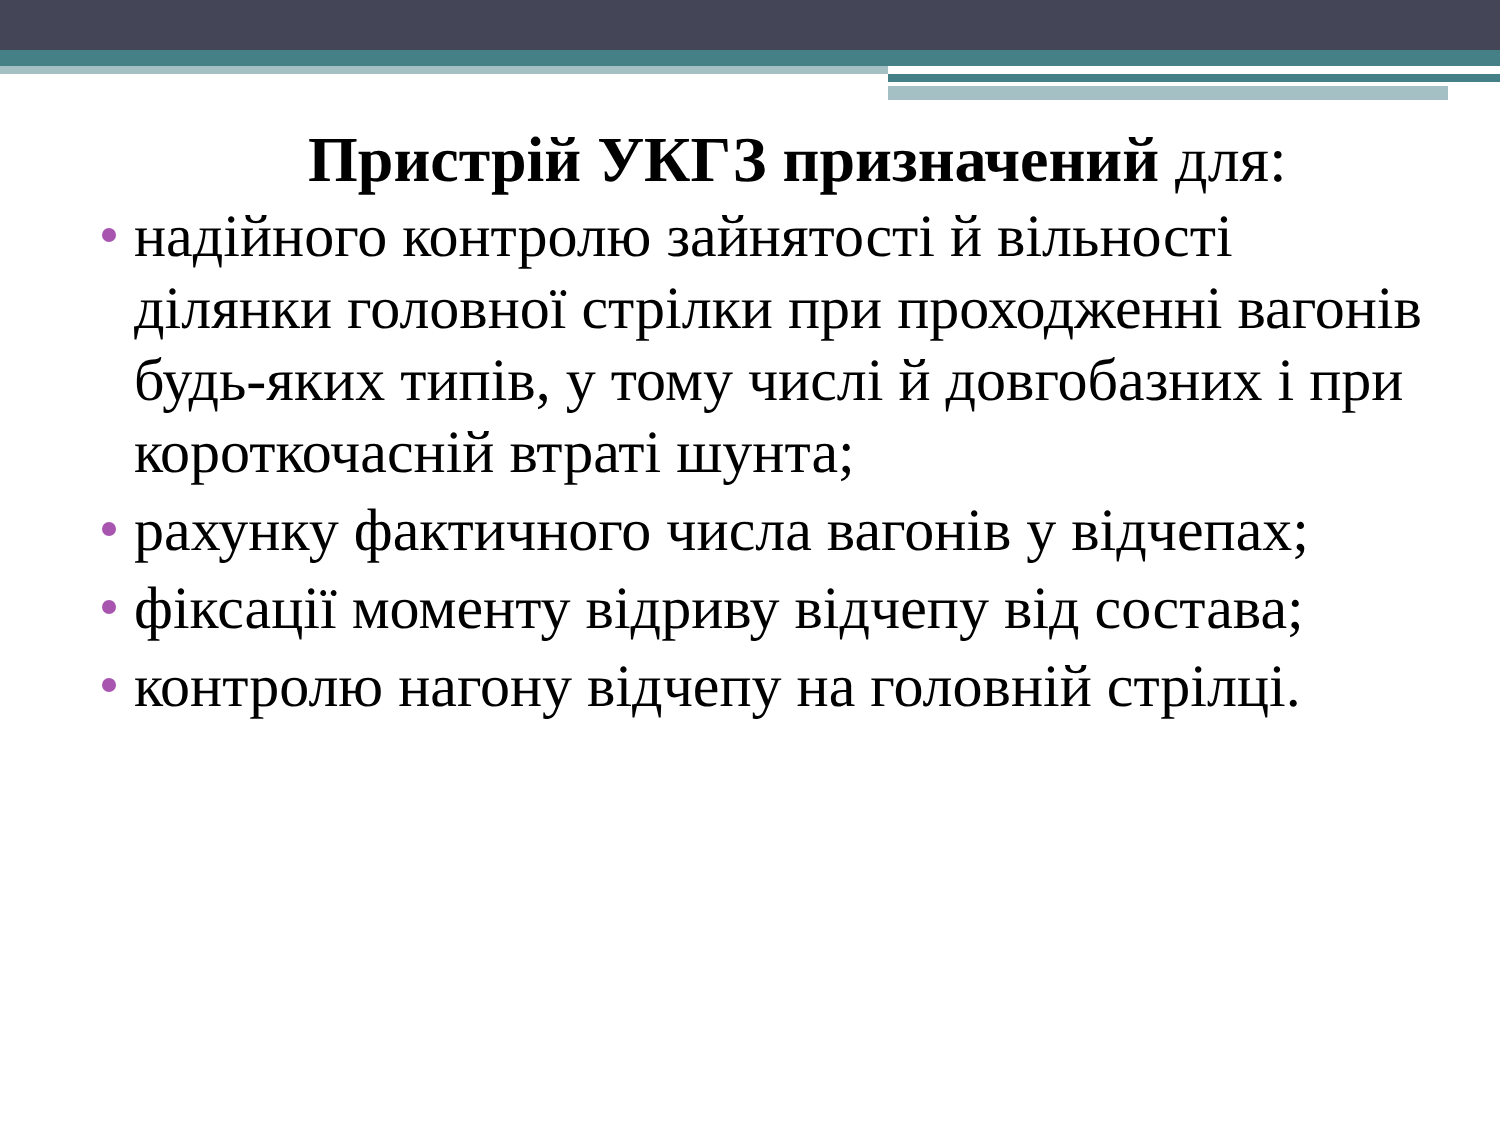Пристрій УКГЗ призначений для:
надійного контролю зайнятості й вільності ділянки головної стрілки при проходженні вагонів будь-яких типів, у тому числі й довгобазних і при короткочасній втраті шунта;
рахунку фактичного числа вагонів у відчепах;
фіксації моменту відриву відчепу від состава;
контролю нагону відчепу на головній стрілці.